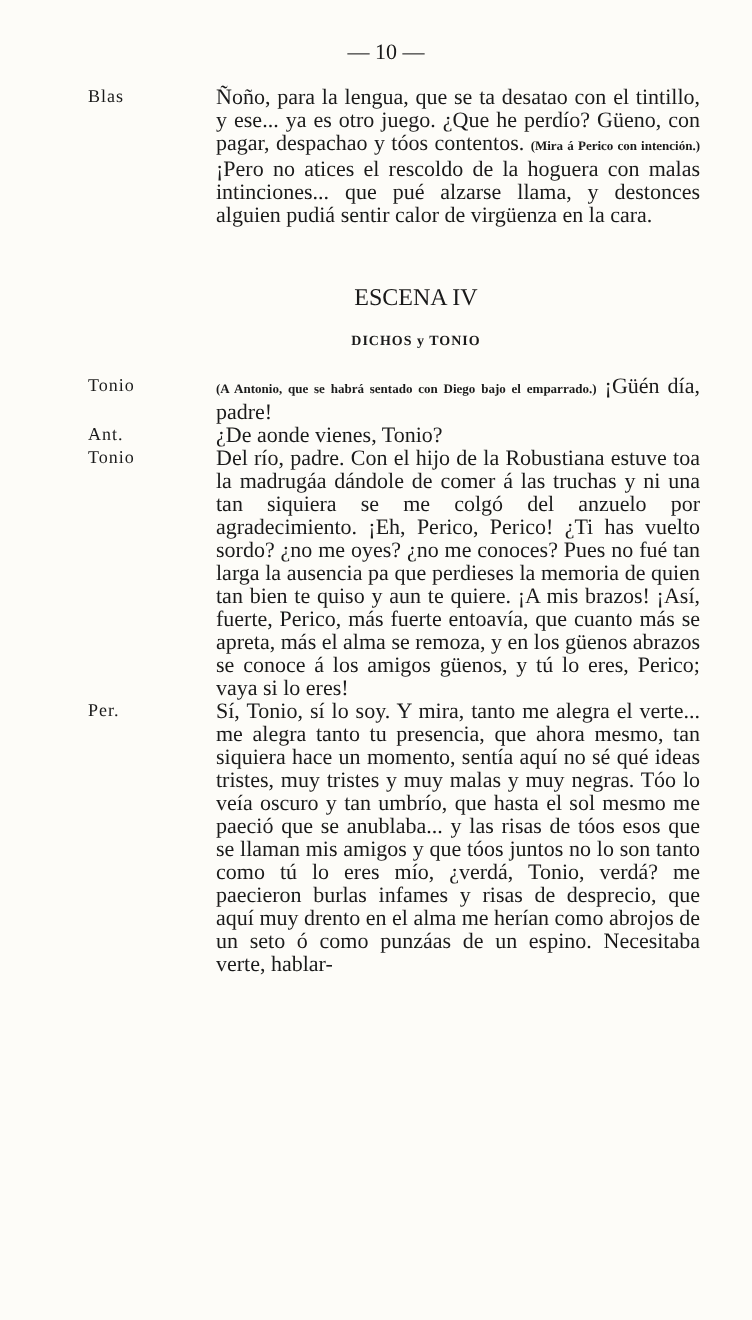— 10 —
Blas
Ñoño, para la lengua, que se ta desatao con el tintillo, y ese... ya es otro juego. ¿Que he perdío? Güeno, con pagar, despachao y tóos contentos. (Mira á Perico con intención.) ¡Pero no atices el rescoldo de la hoguera con malas intinciones... que pué alzarse llama, y destonces alguien pudiá sentir calor de virgüenza en la cara.
ESCENA IV
DICHOS y TONIO
Tonio
(A Antonio, que se habrá sentado con Diego bajo el emparrado.) ¡Güén día, padre!
Ant.
¿De aonde vienes, Tonio?
Tonio
Del río, padre. Con el hijo de la Robustiana estuve toa la madrugáa dándole de comer á las truchas y ni una tan siquiera se me colgó del anzuelo por agradecimiento. ¡Eh, Perico, Perico! ¿Ti has vuelto sordo? ¿no me oyes? ¿no me conoces? Pues no fué tan larga la ausencia pa que perdieses la memoria de quien tan bien te quiso y aun te quiere. ¡A mis brazos! ¡Así, fuerte, Perico, más fuerte entoavía, que cuanto más se apreta, más el alma se remoza, y en los güenos abrazos se conoce á los amigos güenos, y tú lo eres, Perico; vaya si lo eres!
Per.
Sí, Tonio, sí lo soy. Y mira, tanto me alegra el verte... me alegra tanto tu presencia, que ahora mesmo, tan siquiera hace un momento, sentía aquí no sé qué ideas tristes, muy tristes y muy malas y muy negras. Tóo lo veía oscuro y tan umbrío, que hasta el sol mesmo me paeció que se anublaba... y las risas de tóos esos que se llaman mis amigos y que tóos juntos no lo son tanto como tú lo eres mío, ¿verdá, Tonio, verdá? me paecieron burlas infames y risas de desprecio, que aquí muy drento en el alma me herían como abrojos de un seto ó como punzáas de un espino. Necesitaba verte, hablar-